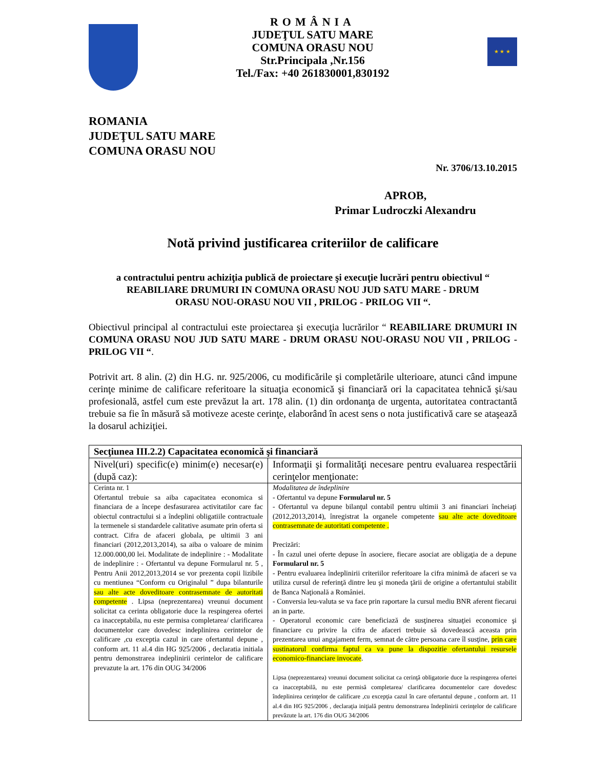ROMÂNIA
JUDEŢUL SATU MARE
COMUNA ORASU NOU
Str.Principala ,Nr.156
Tel./Fax: +40 261830001,830192
★ ★ ★
ROMANIA
JUDEŢUL SATU MARE
COMUNA ORASU NOU
Nr. 3706/13.10.2015
APROB,
Primar Ludroczki Alexandru
Notă privind justificarea criteriilor de calificare
a contractului pentru achiziţia publică de proiectare şi execuţie lucrări pentru obiectivul “ REABILIARE DRUMURI IN COMUNA ORASU NOU JUD SATU MARE - DRUM ORASU NOU-ORASU NOU VII , PRILOG - PRILOG VII “.
Obiectivul principal al contractului este proiectarea şi execuţia lucrărilor “ REABILIARE DRUMURI IN COMUNA ORASU NOU JUD SATU MARE - DRUM ORASU NOU-ORASU NOU VII , PRILOG - PRILOG VII “.
Potrivit art. 8 alin. (2) din H.G. nr. 925/2006, cu modificările şi completările ulterioare, atunci când impune cerinţe minime de calificare referitoare la situaţia economică şi financiară ori la capacitatea tehnică şi/sau profesională, astfel cum este prevăzut la art. 178 alin. (1) din ordonanţa de urgenta, autoritatea contractantă trebuie sa fie în măsură să motiveze aceste cerinţe, elaborând în acest sens o nota justificativă care se ataşează la dosarul achiziţiei.
| Secţiunea III.2.2) Capacitatea economică şi financiară | |
| Nivel(uri) specific(e) minim(e) necesar(e) (după caz): | Informaţii şi formalităţi necesare pentru evaluarea respectării cerinţelor menţionate: |
| Cerinta nr. 1 Ofertantul trebuie sa aiba capacitatea economica si financiara de a începe desfasurarea activitatilor care fac obiectul contractului si a îndeplini obligatiile contractuale la termenele si standardele calitative asumate prin oferta si contract. Cifra de afaceri globala, pe ultimii 3 ani financiari (2012,2013,2014), sa aiba o valoare de minim 12.000.000,00 lei. Modalitate de indeplinire : - Modalitate de indeplinire : - Ofertantul va depune Formularul nr. 5 , Pentru Anii 2012,2013,2014 se vor prezenta copii lizibile cu mentiunea “Conform cu Originalul ” dupa bilanturile sau alte acte doveditoare contrasemnate de autoritati competente . Lipsa (neprezentarea) vreunui document solicitat ca cerinta obligatorie duce la respingerea ofertei ca inacceptabila, nu este permisa completarea/ clarificarea documentelor care dovedesc indeplinirea cerintelor de calificare ,cu exceptia cazul in care ofertantul depune , conform art. 11 al.4 din HG 925/2006 , declaratia initiala pentru demonstrarea indeplinirii cerintelor de calificare prevazute la art. 176 din OUG 34/2006 | Modalitatea de îndeplinire - Ofertantul va depune Formularul nr. 5 - Ofertantul va depune bilanţul contabil pentru ultimii 3 ani financiari încheiaţi (2012,2013,2014), înregistrat la organele competente sau alte acte doveditoare contrasemnate de autoritati competente . Precizări: - În cazul unei oferte depuse în asociere, fiecare asociat are obligaţia de a depune Formularul nr. 5 - Pentru evaluarea îndeplinirii criteriilor referitoare la cifra minimă de afaceri se va utiliza cursul de referinţă dintre leu şi moneda ţării de origine a ofertantului stabilit de Banca Naţională a României. - Conversia leu-valuta se va face prin raportare la cursul mediu BNR aferent fiecarui an in parte. - Operatorul economic care beneficiază de susţinerea situaţiei economice şi financiare cu privire la cifra de afaceri trebuie să dovedească aceasta prin prezentarea unui angajament ferm, semnat de către persoana care îl susţine, prin care sustinatorul confirma faptul ca va pune la dispozitie ofertantului resursele economico-financiare invocate . Lipsa (neprezentarea) vreunui document solicitat ca cerinţă obligatorie duce la respingerea ofertei ca inacceptabilă, nu este permisă completarea/ clarificarea documentelor care dovedesc îndeplinirea cerinţelor de calificare ,cu excepţia cazul în care ofertantul depune , conform art. 11 al.4 din HG 925/2006 , declaraţia iniţială pentru demonstrarea îndeplinirii cerinţelor de calificare prevăzute la art. 176 din OUG 34/2006 |